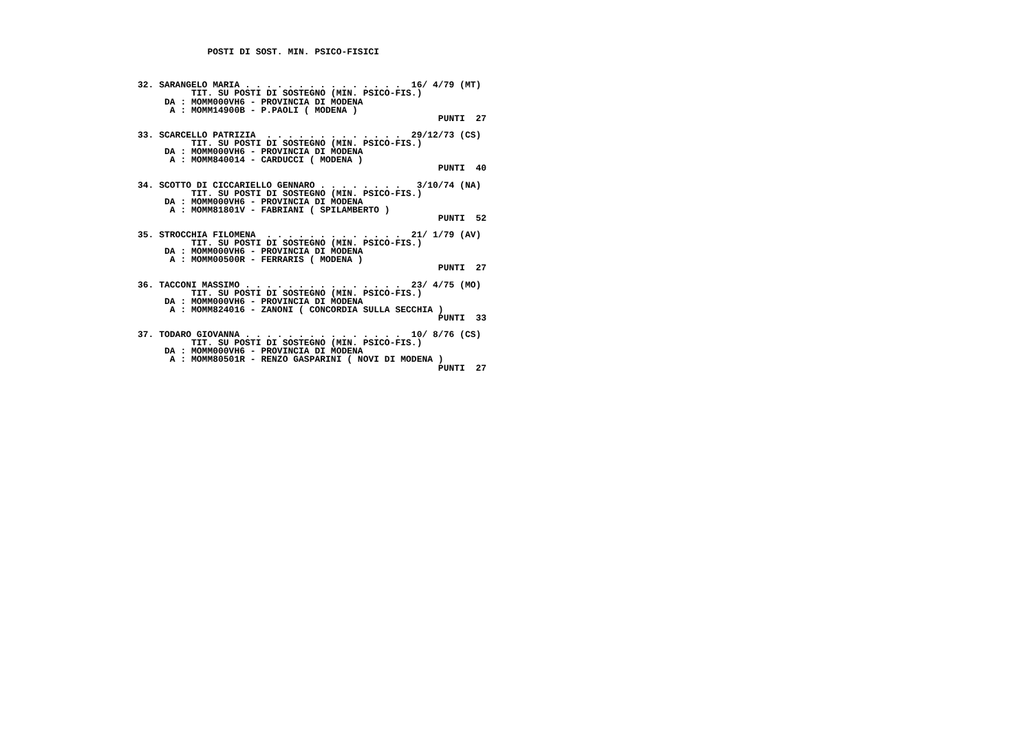POSTI DI SOST. MIN. PSICO-FISICI



32. SARANGELO MARIA . . . . . . . . . . . . . . .  16/ 4/79 (MT)
          TIT. SU POSTI DI SOSTEGNO (MIN. PSICO-FIS.)
     DA : MOMM000VH6 - PROVINCIA DI MODENA
      A : MOMM14900B - P.PAOLI ( MODENA )
                                                        PUNTI  27

33. SCARCELLO PATRIZIA  . . . . . . . . . . . . .  29/12/73 (CS)
          TIT. SU POSTI DI SOSTEGNO (MIN. PSICO-FIS.)
     DA : MOMM000VH6 - PROVINCIA DI MODENA
      A : MOMM840014 - CARDUCCI ( MODENA )
                                                        PUNTI  40

34. SCOTTO DI CICCARIELLO GENNARO . . . . . . . .   3/10/74 (NA)
          TIT. SU POSTI DI SOSTEGNO (MIN. PSICO-FIS.)
     DA : MOMM000VH6 - PROVINCIA DI MODENA
      A : MOMM81801V - FABRIANI ( SPILAMBERTO )
                                                        PUNTI  52

35. STROCCHIA FILOMENA  . . . . . . . . . . . . .  21/ 1/79 (AV)
          TIT. SU POSTI DI SOSTEGNO (MIN. PSICO-FIS.)
     DA : MOMM000VH6 - PROVINCIA DI MODENA
      A : MOMM00500R - FERRARIS ( MODENA )
                                                        PUNTI  27

36. TACCONI MASSIMO . . . . . . . . . . . . . . .  23/ 4/75 (MO)
          TIT. SU POSTI DI SOSTEGNO (MIN. PSICO-FIS.)
     DA : MOMM000VH6 - PROVINCIA DI MODENA
      A : MOMM824016 - ZANONI ( CONCORDIA SULLA SECCHIA )
                                                        PUNTI  33

37. TODARO GIOVANNA . . . . . . . . . . . . . . .  10/ 8/76 (CS)
          TIT. SU POSTI DI SOSTEGNO (MIN. PSICO-FIS.)
     DA : MOMM000VH6 - PROVINCIA DI MODENA
      A : MOMM80501R - RENZO GASPARINI ( NOVI DI MODENA )
                                                        PUNTI  27